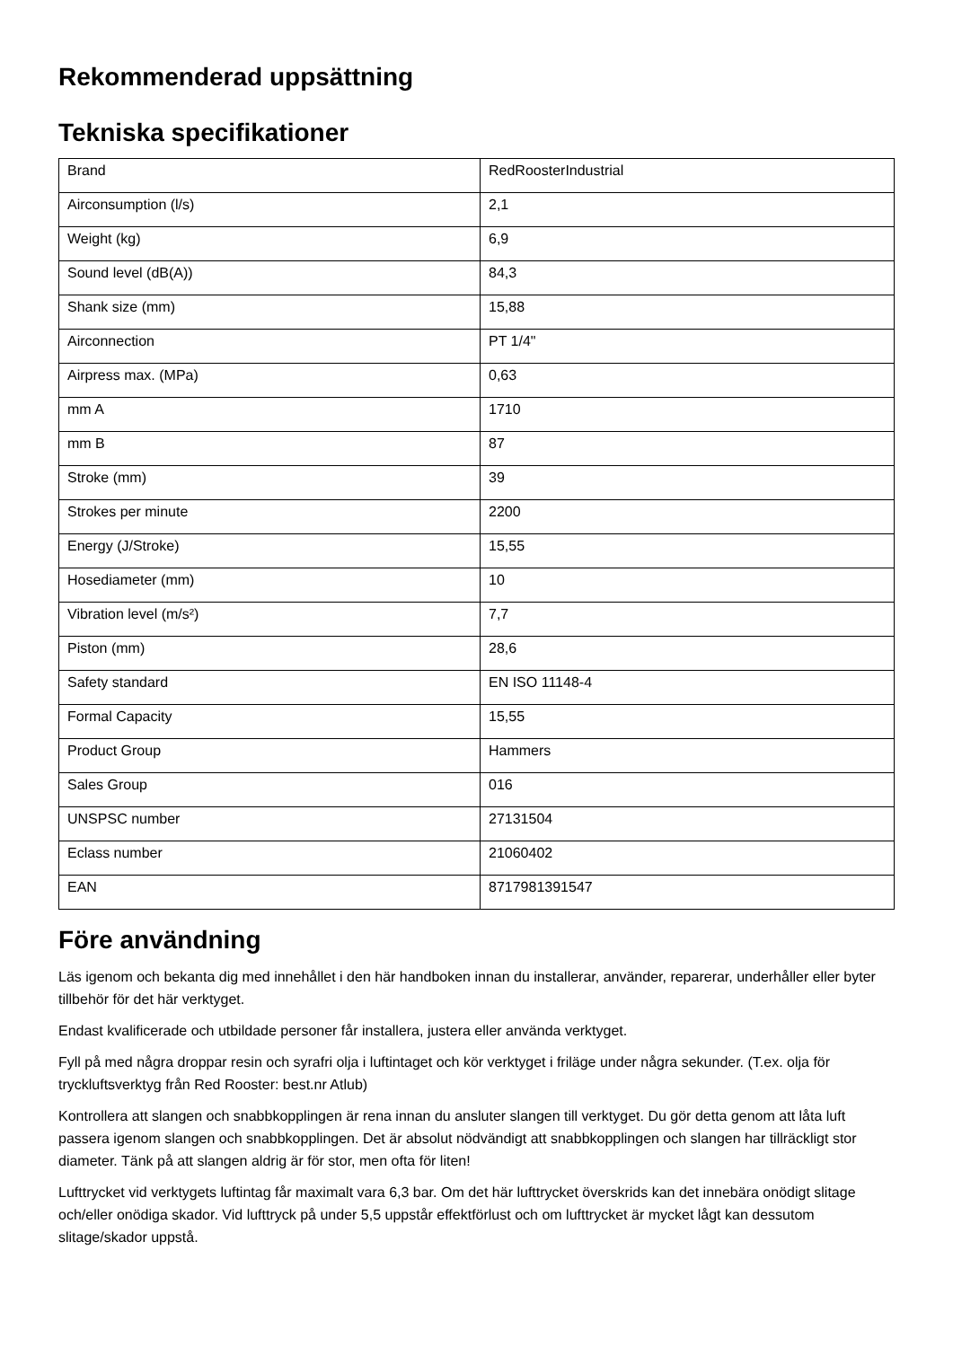Rekommenderad uppsättning
Tekniska specifikationer
| Brand | RedRoosterIndustrial |
| Airconsumption (l/s) | 2,1 |
| Weight (kg) | 6,9 |
| Sound level (dB(A)) | 84,3 |
| Shank size (mm) | 15,88 |
| Airconnection | PT 1/4" |
| Airpress max. (MPa) | 0,63 |
| mm A | 1710 |
| mm B | 87 |
| Stroke (mm) | 39 |
| Strokes per minute | 2200 |
| Energy (J/Stroke) | 15,55 |
| Hosediameter (mm) | 10 |
| Vibration level (m/s²) | 7,7 |
| Piston (mm) | 28,6 |
| Safety standard | EN ISO 11148-4 |
| Formal Capacity | 15,55 |
| Product Group | Hammers |
| Sales Group | 016 |
| UNSPSC number | 27131504 |
| Eclass number | 21060402 |
| EAN | 8717981391547 |
Före användning
Läs igenom och bekanta dig med innehållet i den här handboken innan du installerar, använder, reparerar, underhåller eller byter tillbehör för det här verktyget.
Endast kvalificerade och utbildade personer får installera, justera eller använda verktyget.
Fyll på med några droppar resin och syrafri olja i luftintaget och kör verktyget i friläge under några sekunder. (T.ex. olja för tryckluftsverktyg från Red Rooster: best.nr Atlub)
Kontrollera att slangen och snabbkopplingen är rena innan du ansluter slangen till verktyget. Du gör detta genom att låta luft passera igenom slangen och snabbkopplingen. Det är absolut nödvändigt att snabbkopplingen och slangen har tillräckligt stor diameter. Tänk på att slangen aldrig är för stor, men ofta för liten!
Lufttrycket vid verktygets luftintag får maximalt vara 6,3 bar. Om det här lufttrycket överskrids kan det innebära onödigt slitage och/eller onödiga skador. Vid lufttryck på under 5,5 uppstår effektförlust och om lufttrycket är mycket lågt kan dessutom slitage/skador uppstå.